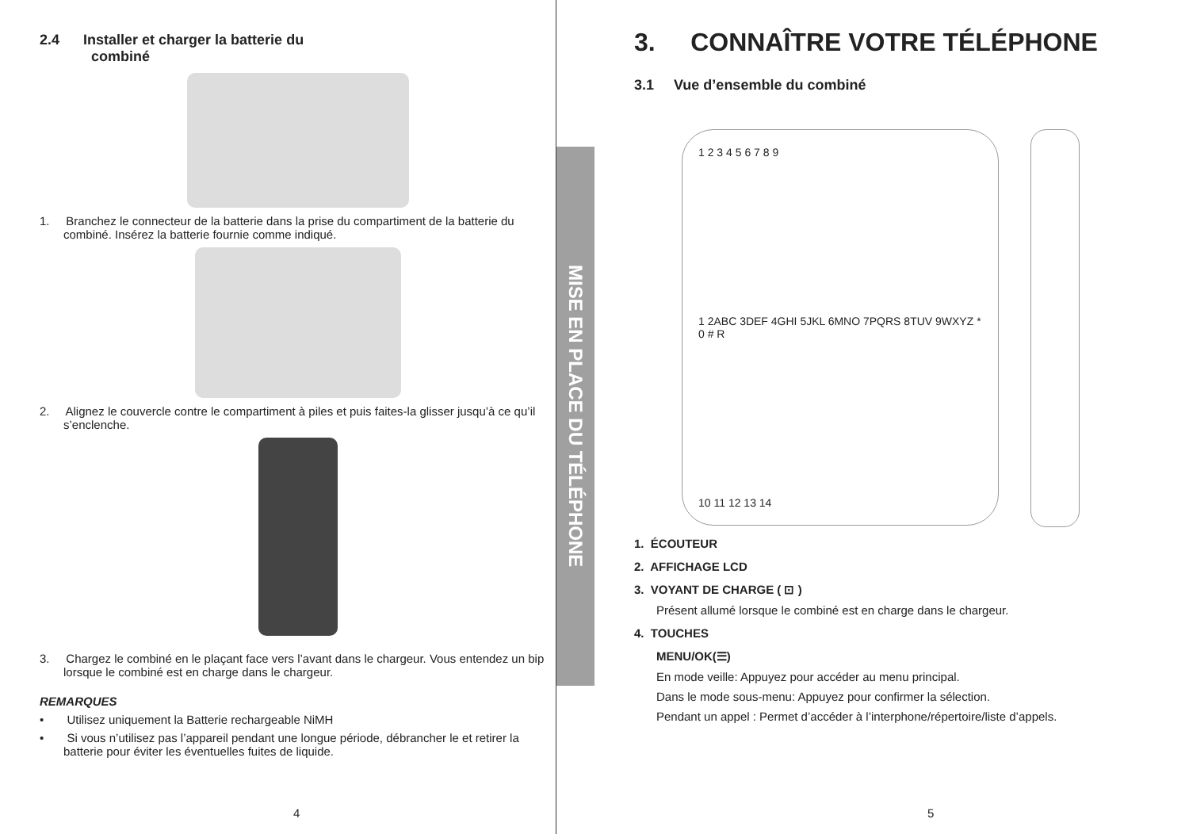2.4 Installer et charger la batterie du
combiné
1. Branchez le connecteur de la batterie dans la prise du compartiment de la batterie du combiné. Insérez la batterie fournie comme indiqué.
2. Alignez le couvercle contre le compartiment à piles et puis faites-la glisser jusqu’à ce qu’il s’enclenche.
3. Chargez le combiné en le plaçant face vers l’avant dans le chargeur. Vous entendez un bip lorsque le combiné est en charge dans le chargeur.
REMARQUES
• Utilisez uniquement la Batterie rechargeable NiMH
• Si vous n’utilisez pas l’appareil pendant une longue période, débrancher le et retirer la batterie pour éviter les éventuelles fuites de liquide.
4
MISE EN PLACE DU TÉLÉPHONE
3. CONNAÎTRE VOTRE TÉLÉPHONE
3.1 Vue d’ensemble du combiné
1 2 3 4 5 6 7 8 9
1 2ABC 3DEF 4GHI 5JKL 6MNO 7PQRS 8TUV 9WXYZ * 0 # R
10 11 12 13 14
1. ÉCOUTEUR
2. AFFICHAGE LCD
3. VOYANT DE CHARGE ( ⊡ )
Présent allumé lorsque le combiné est en charge dans le chargeur.
4. TOUCHES
MENU/OK(☰)
En mode veille: Appuyez pour accéder au menu principal.
Dans le mode sous-menu: Appuyez pour confirmer la sélection.
Pendant un appel : Permet d’accéder à l’interphone/répertoire/liste d’appels.
5